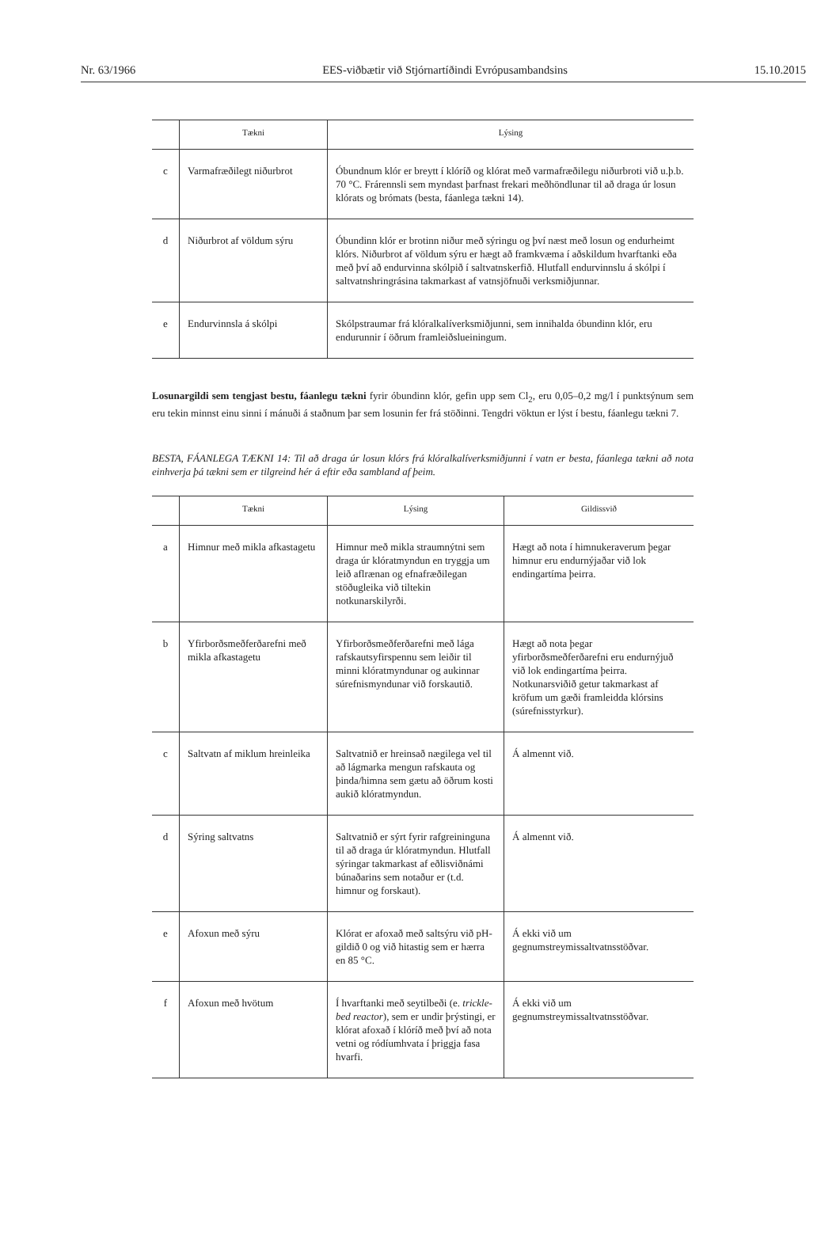Nr. 63/1966 EES-viðbætir við Stjórnartíðindi Evrópusambandsins 15.10.2015
| | Tækni | Lýsing |
| --- | --- | --- |
| c | Varmafræðilegt niðurbrot | Óbundnum klór er breytt í klóríð og klórat með varmafræðilegu niðurbroti við u.þ.b. 70 °C. Frárennsli sem myndast þarfnast frekari meðhöndlunar til að draga úr losun klórats og brómats (besta, fáanlega tækni 14). |
| d | Niðurbrot af völdum sýru | Óbundinn klór er brotinn niður með sýringu og því næst með losun og endurheimt klórs. Niðurbrot af völdum sýru er hægt að framkvæma í aðskildum hvarftanki eða með því að endurvinna skólpið í saltvatnskerfið. Hlutfall endurvinnslu á skólpi í saltvatnshringrásina takmarkast af vatnsjöfnuði verksmiðjunnar. |
| e | Endurvinnsla á skólpi | Skólpstraumar frá klóralkalíverksmiðjunni, sem innihalda óbundinn klór, eru endurunnir í öðrum framleiðslueiningum. |
Losunargildi sem tengjast bestu, fáanlegu tækni fyrir óbundinn klór, gefin upp sem Cl<sub>2</sub>, eru 0,05–0,2 mg/l í punktsýnum sem eru tekin minnst einu sinni í mánuði á staðnum þar sem losunin fer frá stöðinni. Tengdri vöktun er lýst í bestu, fáanlegu tækni 7.
BESTA, FÁANLEGA TÆKNI 14: Til að draga úr losun klórs frá klóralkalíverksmiðjunni í vatn er besta, fáanlega tækni að nota einhverja þá tækni sem er tilgreind hér á eftir eða sambland af þeim.
| | Tækni | Lýsing | Gildissvið |
| --- | --- | --- | --- |
| a | Himnur með mikla afkastagetu | Himnur með mikla straumnýtni sem draga úr klóratmyndun en tryggja um leið aflrænan og efnafræðilegan stöðugleika við tiltekin notkunarskilyrði. | Hægt að nota í himnukeraverum þegar himnur eru endurnýjaðar við lok endingartíma þeirra. |
| b | Yfirborðsmeðferðarefni með mikla afkastagetu | Yfirborðsmeðferðarefni með lága rafskautsyfirspennu sem leiðir til minni klóratmyndunar og aukinnar súrefnismyndunar við forskautið. | Hægt að nota þegar yfirborðsmeðferðarefni eru endurnýjuð við lok endingartíma þeirra. Notkunarsviðið getur takmarkast af kröfum um gæði framleidda klórsins (súrefnisstyrkur). |
| c | Saltvatn af miklum hreinleika | Saltvatnið er hreinsað nægilega vel til að lágmarka mengun rafskauta og þinda/himna sem gætu að öðrum kosti aukið klóratmyndun. | Á almennt við. |
| d | Sýring saltvatns | Saltvatnið er sýrt fyrir rafgreininguna til að draga úr klóratmyndun. Hlutfall sýringar takmarkast af eðlisviðnámi búnaðarins sem notaður er (t.d. himnur og forskaut). | Á almennt við. |
| e | Afoxun með sýru | Klórat er afoxað með saltsýru við pH-gildið 0 og við hitastig sem er hærra en 85 °C. | Á ekki við um gegnumstreymissaltvatnsstöðvar. |
| f | Afoxun með hvötum | Í hvarftanki með seytilbeði (e. trickle-bed reactor ), sem er undir þrýstingi, er klórat afoxað í klóríð með því að nota vetni og ródíumhvata í þriggja fasa hvarfi. | Á ekki við um gegnumstreymissaltvatnsstöðvar. |